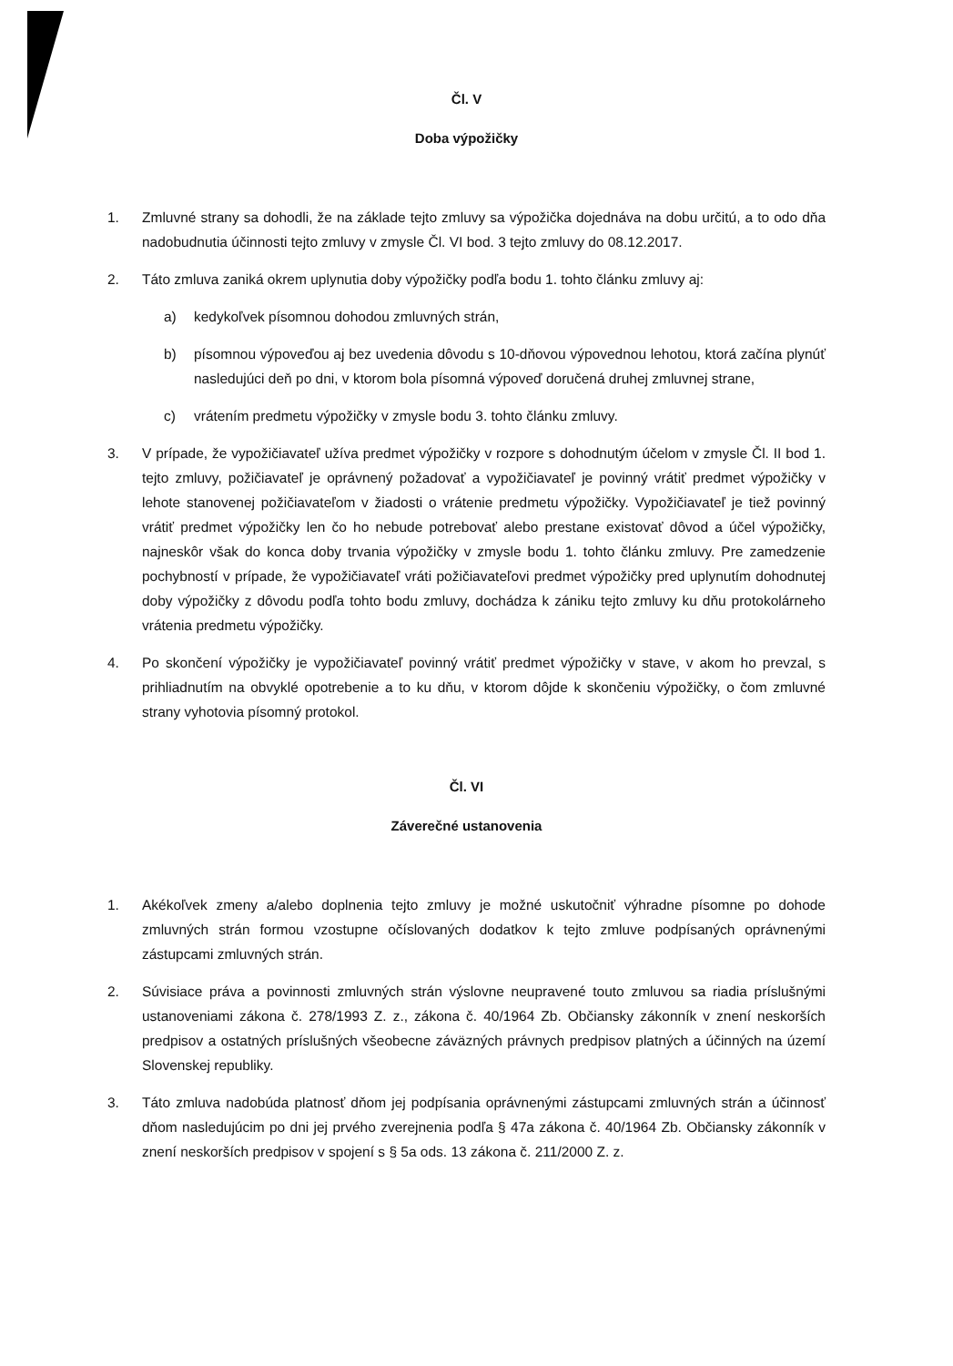Čl. V
Doba výpožičky
1. Zmluvné strany sa dohodli, že na základe tejto zmluvy sa výpožička dojednáva na dobu určitú, a to odo dňa nadobudnutia účinnosti tejto zmluvy v zmysle Čl. VI bod. 3 tejto zmluvy do 08.12.2017.
2. Táto zmluva zaniká okrem uplynutia doby výpožičky podľa bodu 1. tohto článku zmluvy aj:
a) kedykoľvek písomnou dohodou zmluvných strán,
b) písomnou výpoveďou aj bez uvedenia dôvodu s 10-dňovou výpovednou lehotou, ktorá začína plynúť nasledujúci deň po dni, v ktorom bola písomná výpoveď doručená druhej zmluvnej strane,
c) vrátením predmetu výpožičky v zmysle bodu 3. tohto článku zmluvy.
3. V prípade, že vypožičiavateľ užíva predmet výpožičky v rozpore s dohodnutým účelom v zmysle Čl. II bod 1. tejto zmluvy, požičiavateľ je oprávnený požadovať a vypožičiavateľ je povinný vrátiť predmet výpožičky v lehote stanovenej požičiavateľom v žiadosti o vrátenie predmetu výpožičky. Vypožičiavateľ je tiež povinný vrátiť predmet výpožičky len čo ho nebude potrebovať alebo prestane existovať dôvod a účel výpožičky, najneskôr však do konca doby trvania výpožičky v zmysle bodu 1. tohto článku zmluvy. Pre zamedzenie pochybností v prípade, že vypožičiavateľ vráti požičiavateľovi predmet výpožičky pred uplynutím dohodnutej doby výpožičky z dôvodu podľa tohto bodu zmluvy, dochádza k zániku tejto zmluvy ku dňu protokolárneho vrátenia predmetu výpožičky.
4. Po skončení výpožičky je vypožičiavateľ povinný vrátiť predmet výpožičky v stave, v akom ho prevzal, s prihliadnutím na obvyklé opotrebenie a to ku dňu, v ktorom dôjde k skončeniu výpožičky, o čom zmluvné strany vyhotovia písomný protokol.
Čl. VI
Záverečné ustanovenia
1. Akékoľvek zmeny a/alebo doplnenia tejto zmluvy je možné uskutočniť výhradne písomne po dohode zmluvných strán formou vzostupne očíslovaných dodatkov k tejto zmluve podpísaných oprávnenými zástupcami zmluvných strán.
2. Súvisiace práva a povinnosti zmluvných strán výslovne neupravené touto zmluvou sa riadia príslušnými ustanoveniami zákona č. 278/1993 Z. z., zákona č. 40/1964 Zb. Občiansky zákonník v znení neskorších predpisov a ostatných príslušných všeobecne záväzných právnych predpisov platných a účinných na území Slovenskej republiky.
3. Táto zmluva nadobúda platnosť dňom jej podpísania oprávnenými zástupcami zmluvných strán a účinnosť dňom nasledujúcim po dni jej prvého zverejnenia podľa § 47a zákona č. 40/1964 Zb. Občiansky zákonník v znení neskorších predpisov v spojení s § 5a ods. 13 zákona č. 211/2000 Z. z.